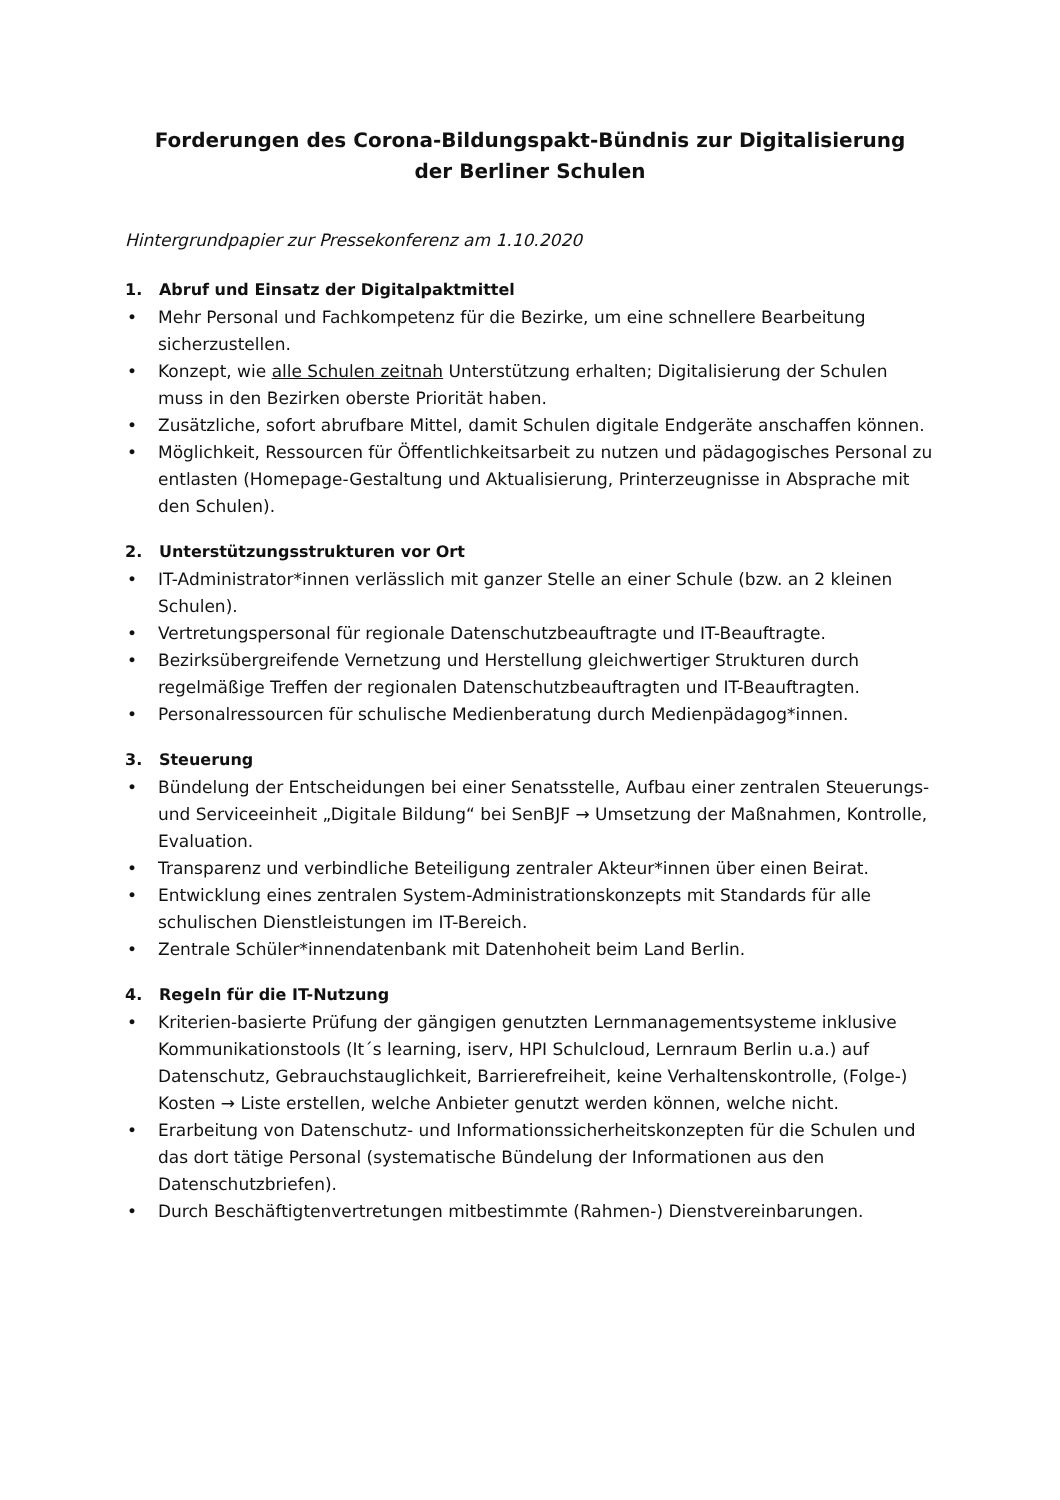Forderungen des Corona-Bildungspakt-Bündnis zur Digitalisierung
der Berliner Schulen
Hintergrundpapier zur Pressekonferenz am 1.10.2020
1. Abruf und Einsatz der Digitalpaktmittel
• Mehr Personal und Fachkompetenz für die Bezirke, um eine schnellere Bearbeitung sicherzustellen.
• Konzept, wie alle Schulen zeitnah Unterstützung erhalten; Digitalisierung der Schulen muss in den Bezirken oberste Priorität haben.
• Zusätzliche, sofort abrufbare Mittel, damit Schulen digitale Endgeräte anschaffen können.
• Möglichkeit, Ressourcen für Öffentlichkeitsarbeit zu nutzen und pädagogisches Personal zu entlasten (Homepage-Gestaltung und Aktualisierung, Printerzeugnisse in Absprache mit den Schulen).
2. Unterstützungsstrukturen vor Ort
• IT-Administrator*innen verlässlich mit ganzer Stelle an einer Schule (bzw. an 2 kleinen Schulen).
• Vertretungspersonal für regionale Datenschutzbeauftragte und IT-Beauftragte.
• Bezirksübergreifende Vernetzung und Herstellung gleichwertiger Strukturen durch regelmäßige Treffen der regionalen Datenschutzbeauftragten und IT-Beauftragten.
• Personalressourcen für schulische Medienberatung durch Medienpädagog*innen.
3. Steuerung
• Bündelung der Entscheidungen bei einer Senatsstelle, Aufbau einer zentralen Steuerungs- und Serviceeinheit „Digitale Bildung“ bei SenBJF → Umsetzung der Maßnahmen, Kontrolle, Evaluation.
• Transparenz und verbindliche Beteiligung zentraler Akteur*innen über einen Beirat.
• Entwicklung eines zentralen System-Administrationskonzepts mit Standards für alle schulischen Dienstleistungen im IT-Bereich.
• Zentrale Schüler*innendatenbank mit Datenhoheit beim Land Berlin.
4. Regeln für die IT-Nutzung
• Kriterien-basierte Prüfung der gängigen genutzten Lernmanagementsysteme inklusive Kommunikationstools (It´s learning, iserv, HPI Schulcloud, Lernraum Berlin u.a.) auf Datenschutz, Gebrauchstauglichkeit, Barrierefreiheit, keine Verhaltenskontrolle, (Folge-) Kosten → Liste erstellen, welche Anbieter genutzt werden können, welche nicht.
• Erarbeitung von Datenschutz- und Informationssicherheitskonzepten für die Schulen und das dort tätige Personal (systematische Bündelung der Informationen aus den Datenschutzbriefen).
• Durch Beschäftigtenvertretungen mitbestimmte (Rahmen-) Dienstvereinbarungen.